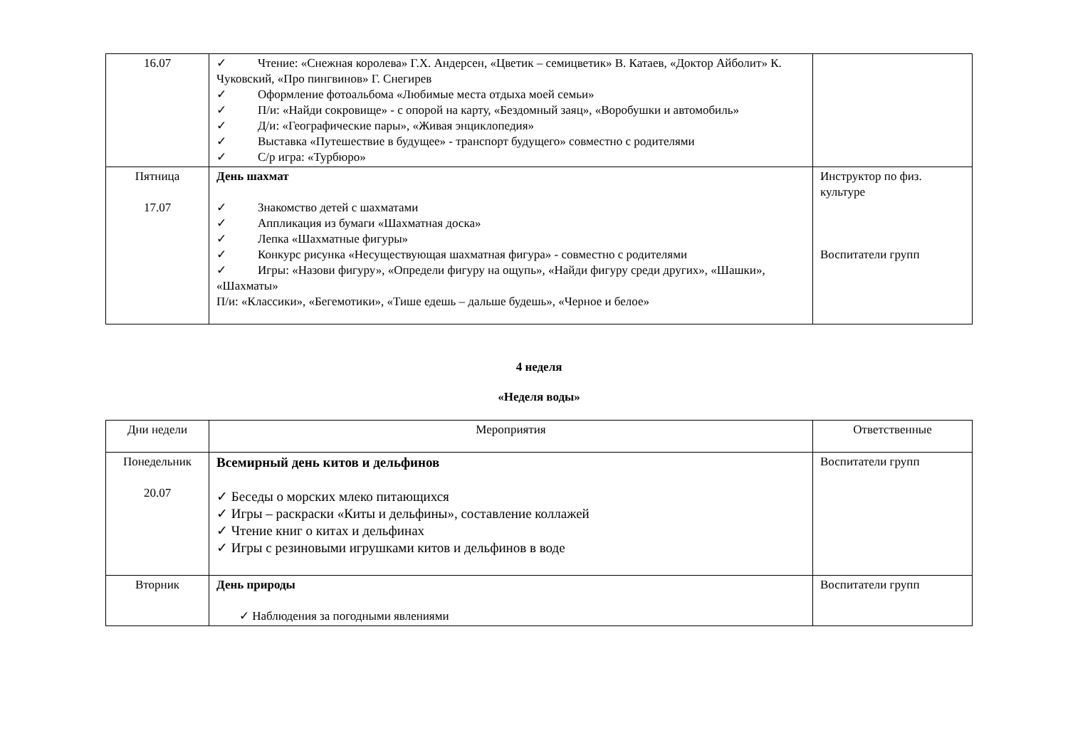| 16.07 | ✓ Чтение: «Снежная королева» Г.Х. Андерсен, «Цветик – семицветик» В. Катаев, «Доктор Айболит» К. Чуковский, «Про пингвинов» Г. Снегирев ✓ Оформление фотоальбома «Любимые места отдыха моей семьи» ✓ П/и: «Найди сокровище» - с опорой на карту, «Бездомный заяц», «Воробушки и автомобиль» ✓ Д/и: «Географические пары», «Живая энциклопедия» ✓ Выставка «Путешествие в будущее» - транспорт будущего» совместно с родителями ✓ С/р игра: «Турбюро» | |
| Пятница 17.07 | День шахмат ✓ Знакомство детей с шахматами ✓ Аппликация из бумаги «Шахматная доска» ✓ Лепка «Шахматные фигуры» ✓ Конкурс рисунка «Несуществующая шахматная фигура» - совместно с родителями ✓ Игры: «Назови фигуру», «Определи фигуру на ощупь», «Найди фигуру среди других», «Шашки», «Шахматы» П/и: «Классики», «Бегемотики», «Тише едешь – дальше будешь», «Черное и белое» | Инструктор по физ. культуре Воспитатели групп |
4 неделя
«Неделя воды»
| Дни недели | Мероприятия | Ответственные |
| --- | --- | --- |
| Понедельник 20.07 | Всемирный день китов и дельфинов ✓ Беседы о морских млеко питающихся ✓ Игры – раскраски «Киты и дельфины», составление коллажей ✓ Чтение книг о китах и дельфинах ✓ Игры с резиновыми игрушками китов и дельфинов в воде | Воспитатели групп |
| Вторник | День природы ✓ Наблюдения за погодными явлениями | Воспитатели групп |